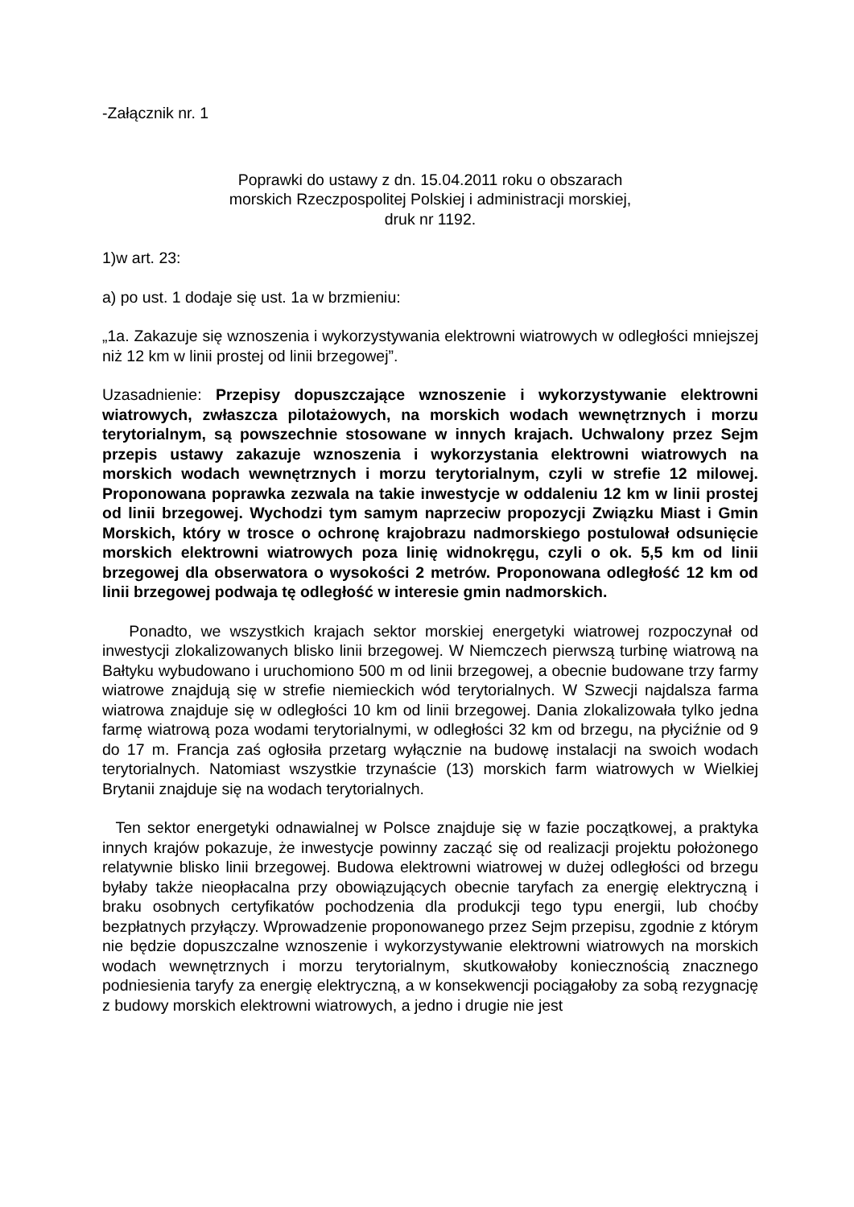-Załącznik nr. 1
Poprawki do ustawy z dn. 15.04.2011 roku o obszarach
morskich Rzeczpospolitej Polskiej i administracji morskiej,
druk nr 1192.
1)w art. 23:
a) po ust. 1 dodaje się ust. 1a w brzmieniu:
„1a. Zakazuje się wznoszenia i wykorzystywania elektrowni wiatrowych w odległości mniejszej niż 12 km w linii prostej od linii brzegowej”.
Uzasadnienie: Przepisy dopuszczające wznoszenie i wykorzystywanie elektrowni wiatrowych, zwłaszcza pilotażowych, na morskich wodach wewnętrznych i morzu terytorialnym, są powszechnie stosowane w innych krajach. Uchwalony przez Sejm przepis ustawy zakazuje wznoszenia i wykorzystania elektrowni wiatrowych na morskich wodach wewnętrznych i morzu terytorialnym, czyli w strefie 12 milowej. Proponowana poprawka zezwala na takie inwestycje w oddaleniu 12 km w linii prostej od linii brzegowej. Wychodzi tym samym naprzeciw propozycji Związku Miast i Gmin Morskich, który w trosce o ochronę krajobrazu nadmorskiego postulował odsunięcie morskich elektrowni wiatrowych poza linię widnokręgu, czyli o ok. 5,5 km od linii brzegowej dla obserwatora o wysokości 2 metrów. Proponowana odległość 12 km od linii brzegowej podwaja tę odległość w interesie gmin nadmorskich.
Ponadto, we wszystkich krajach sektor morskiej energetyki wiatrowej rozpoczynał od inwestycji zlokalizowanych blisko linii brzegowej. W Niemczech pierwszą turbinę wiatrową na Bałtyku wybudowano i uruchomiono 500 m od linii brzegowej, a obecnie budowane trzy farmy wiatrowe znajdują się w strefie niemieckich wód terytorialnych. W Szwecji najdalsza farma wiatrowa znajduje się w odległości 10 km od linii brzegowej. Dania zlokalizowała tylko jedna farmę wiatrową poza wodami terytorialnymi, w odległości 32 km od brzegu, na płyciźnie od 9 do 17 m. Francja zaś ogłosiła przetarg wyłącznie na budowę instalacji na swoich wodach terytorialnych. Natomiast wszystkie trzynaście (13) morskich farm wiatrowych w Wielkiej Brytanii znajduje się na wodach terytorialnych.
Ten sektor energetyki odnawialnej w Polsce znajduje się w fazie początkowej, a praktyka innych krajów pokazuje, że inwestycje powinny zacząć się od realizacji projektu położonego relatywnie blisko linii brzegowej. Budowa elektrowni wiatrowej w dużej odległości od brzegu byłaby także nieopłacalna przy obowiązujących obecnie taryfach za energię elektryczną i braku osobnych certyfikatów pochodzenia dla produkcji tego typu energii, lub choćby bezpłatnych przyłączy. Wprowadzenie proponowanego przez Sejm przepisu, zgodnie z którym nie będzie dopuszczalne wznoszenie i wykorzystywanie elektrowni wiatrowych na morskich wodach wewnętrznych i morzu terytorialnym, skutkowałoby koniecznością znacznego podniesienia taryfy za energię elektryczną, a w konsekwencji pociągałoby za sobą rezygnację z budowy morskich elektrowni wiatrowych, a jedno i drugie nie jest